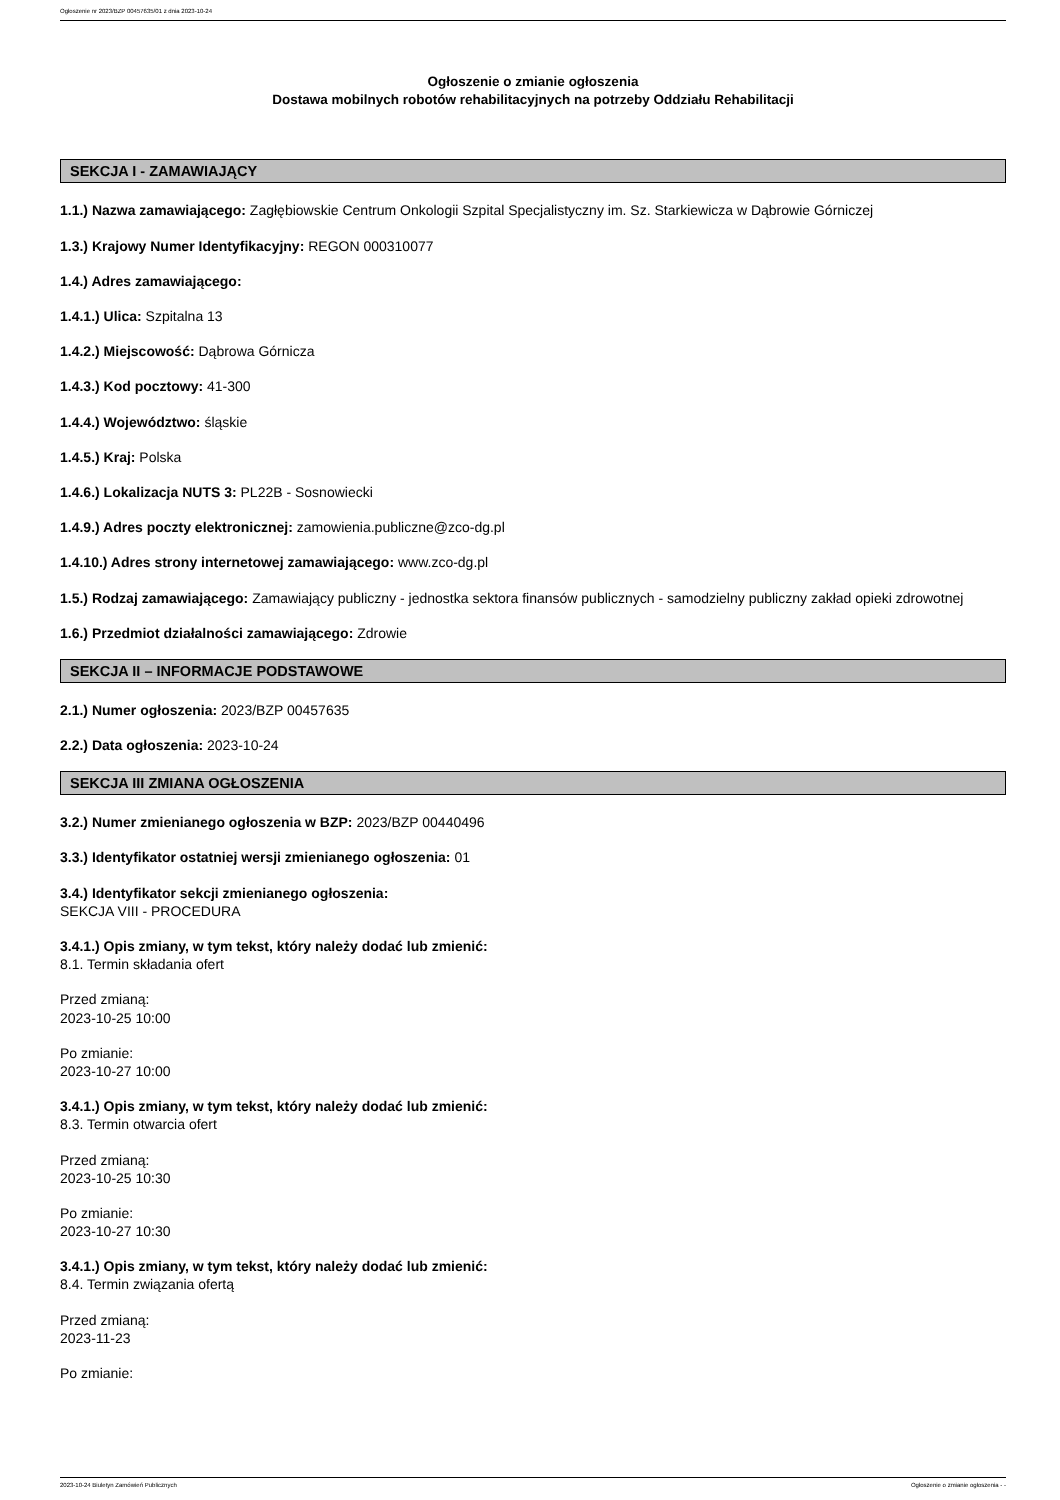Ogłoszenie nr 2023/BZP 00457635/01 z dnia 2023-10-24
Ogłoszenie o zmianie ogłoszenia
Dostawa mobilnych robotów rehabilitacyjnych na potrzeby Oddziału Rehabilitacji
SEKCJA I - ZAMAWIAJĄCY
1.1.) Nazwa zamawiającego: Zagłębiowskie Centrum Onkologii Szpital Specjalistyczny im. Sz. Starkiewicza w Dąbrowie Górniczej
1.3.) Krajowy Numer Identyfikacyjny: REGON 000310077
1.4.) Adres zamawiającego:
1.4.1.) Ulica: Szpitalna 13
1.4.2.) Miejscowość: Dąbrowa Górnicza
1.4.3.) Kod pocztowy: 41-300
1.4.4.) Województwo: śląskie
1.4.5.) Kraj: Polska
1.4.6.) Lokalizacja NUTS 3: PL22B - Sosnowiecki
1.4.9.) Adres poczty elektronicznej: zamowienia.publiczne@zco-dg.pl
1.4.10.) Adres strony internetowej zamawiającego: www.zco-dg.pl
1.5.) Rodzaj zamawiającego: Zamawiający publiczny - jednostka sektora finansów publicznych - samodzielny publiczny zakład opieki zdrowotnej
1.6.) Przedmiot działalności zamawiającego: Zdrowie
SEKCJA II – INFORMACJE PODSTAWOWE
2.1.) Numer ogłoszenia: 2023/BZP 00457635
2.2.) Data ogłoszenia: 2023-10-24
SEKCJA III ZMIANA OGŁOSZENIA
3.2.) Numer zmienianego ogłoszenia w BZP: 2023/BZP 00440496
3.3.) Identyfikator ostatniej wersji zmienianego ogłoszenia: 01
3.4.) Identyfikator sekcji zmienianego ogłoszenia:
SEKCJA VIII - PROCEDURA
3.4.1.) Opis zmiany, w tym tekst, który należy dodać lub zmienić:
8.1. Termin składania ofert
Przed zmianą:
2023-10-25 10:00
Po zmianie:
2023-10-27 10:00
3.4.1.) Opis zmiany, w tym tekst, który należy dodać lub zmienić:
8.3. Termin otwarcia ofert
Przed zmianą:
2023-10-25 10:30
Po zmianie:
2023-10-27 10:30
3.4.1.) Opis zmiany, w tym tekst, który należy dodać lub zmienić:
8.4. Termin związania ofertą
Przed zmianą:
2023-11-23
Po zmianie:
2023-10-24 Biuletyn Zamówień Publicznych Ogłoszenie o zmianie ogłoszenia - -